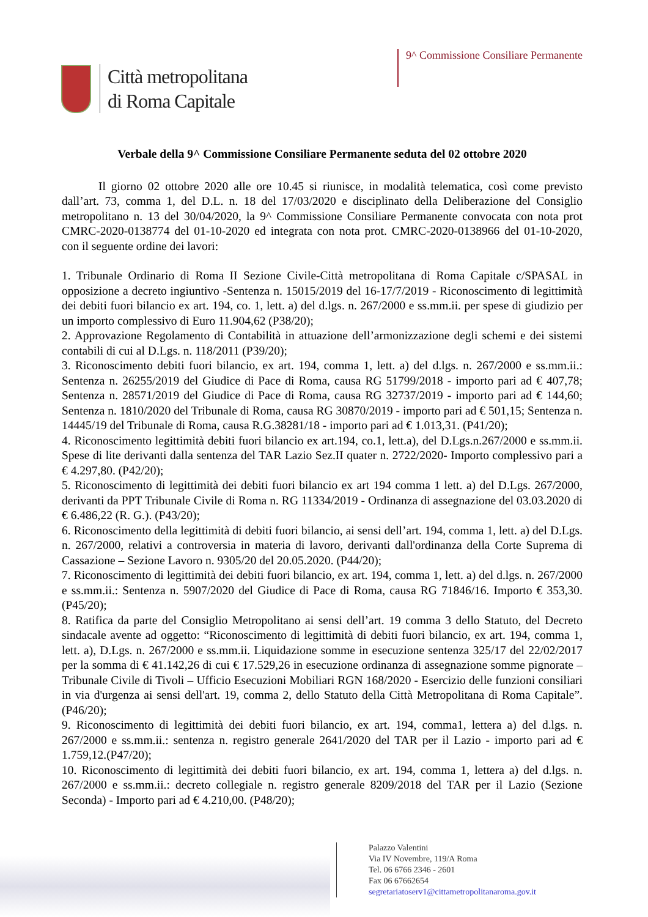Città metropolitana
di Roma Capitale
9^ Commissione Consiliare Permanente
Verbale della 9^ Commissione Consiliare Permanente seduta del 02 ottobre 2020
Il giorno 02 ottobre 2020 alle ore 10.45 si riunisce, in modalità telematica, così come previsto dall’art. 73, comma 1, del D.L. n. 18 del 17/03/2020 e disciplinato della Deliberazione del Consiglio metropolitano n. 13 del 30/04/2020, la 9^ Commissione Consiliare Permanente convocata con nota prot CMRC-2020-0138774 del 01-10-2020 ed integrata con nota prot. CMRC-2020-0138966 del 01-10-2020, con il seguente ordine dei lavori:
1. Tribunale Ordinario di Roma II Sezione Civile-Città metropolitana di Roma Capitale c/SPASAL in opposizione a decreto ingiuntivo -Sentenza n. 15015/2019 del 16-17/7/2019 - Riconoscimento di legittimità dei debiti fuori bilancio ex art. 194, co. 1, lett. a) del d.lgs. n. 267/2000 e ss.mm.ii. per spese di giudizio per un importo complessivo di Euro 11.904,62 (P38/20);
2. Approvazione Regolamento di Contabilità in attuazione dell’armonizzazione degli schemi e dei sistemi contabili di cui al D.Lgs. n. 118/2011 (P39/20);
3. Riconoscimento debiti fuori bilancio, ex art. 194, comma 1, lett. a) del d.lgs. n. 267/2000 e ss.mm.ii.: Sentenza n. 26255/2019 del Giudice di Pace di Roma, causa RG 51799/2018 - importo pari ad € 407,78; Sentenza n. 28571/2019 del Giudice di Pace di Roma, causa RG 32737/2019 - importo pari ad € 144,60; Sentenza n. 1810/2020 del Tribunale di Roma, causa RG 30870/2019 - importo pari ad € 501,15; Sentenza n. 14445/19 del Tribunale di Roma, causa R.G.38281/18 - importo pari ad € 1.013,31. (P41/20);
4. Riconoscimento legittimità debiti fuori bilancio ex art.194, co.1, lett.a), del D.Lgs.n.267/2000 e ss.mm.ii. Spese di lite derivanti dalla sentenza del TAR Lazio Sez.II quater n. 2722/2020- Importo complessivo pari a € 4.297,80. (P42/20);
5. Riconoscimento di legittimità dei debiti fuori bilancio ex art 194 comma 1 lett. a) del D.Lgs. 267/2000, derivanti da PPT Tribunale Civile di Roma n. RG 11334/2019 - Ordinanza di assegnazione del 03.03.2020 di € 6.486,22 (R. G.). (P43/20);
6. Riconoscimento della legittimità di debiti fuori bilancio, ai sensi dell’art. 194, comma 1, lett. a) del D.Lgs. n. 267/2000, relativi a controversia in materia di lavoro, derivanti dall'ordinanza della Corte Suprema di Cassazione – Sezione Lavoro n. 9305/20 del 20.05.2020. (P44/20);
7. Riconoscimento di legittimità dei debiti fuori bilancio, ex art. 194, comma 1, lett. a) del d.lgs. n. 267/2000 e ss.mm.ii.: Sentenza n. 5907/2020 del Giudice di Pace di Roma, causa RG 71846/16. Importo € 353,30.(P45/20);
8. Ratifica da parte del Consiglio Metropolitano ai sensi dell’art. 19 comma 3 dello Statuto, del Decreto sindacale avente ad oggetto: “Riconoscimento di legittimità di debiti fuori bilancio, ex art. 194, comma 1, lett. a), D.Lgs. n. 267/2000 e ss.mm.ii. Liquidazione somme in esecuzione sentenza 325/17 del 22/02/2017 per la somma di € 41.142,26 di cui € 17.529,26 in esecuzione ordinanza di assegnazione somme pignorate – Tribunale Civile di Tivoli – Ufficio Esecuzioni Mobiliari RGN 168/2020 - Esercizio delle funzioni consiliari in via d'urgenza ai sensi dell'art. 19, comma 2, dello Statuto della Città Metropolitana di Roma Capitale”. (P46/20);
9. Riconoscimento di legittimità dei debiti fuori bilancio, ex art. 194, comma1, lettera a) del d.lgs. n. 267/2000 e ss.mm.ii.: sentenza n. registro generale 2641/2020 del TAR per il Lazio - importo pari ad € 1.759,12.(P47/20);
10. Riconoscimento di legittimità dei debiti fuori bilancio, ex art. 194, comma 1, lettera a) del d.lgs. n. 267/2000 e ss.mm.ii.: decreto collegiale n. registro generale 8209/2018 del TAR per il Lazio (Sezione Seconda) - Importo pari ad € 4.210,00. (P48/20);
Palazzo Valentini
Via IV Novembre, 119/A Roma
Tel. 06 6766 2346 - 2601
Fax 06 67662654
segretariatoserv1@cittametropolitanaroma.gov.it